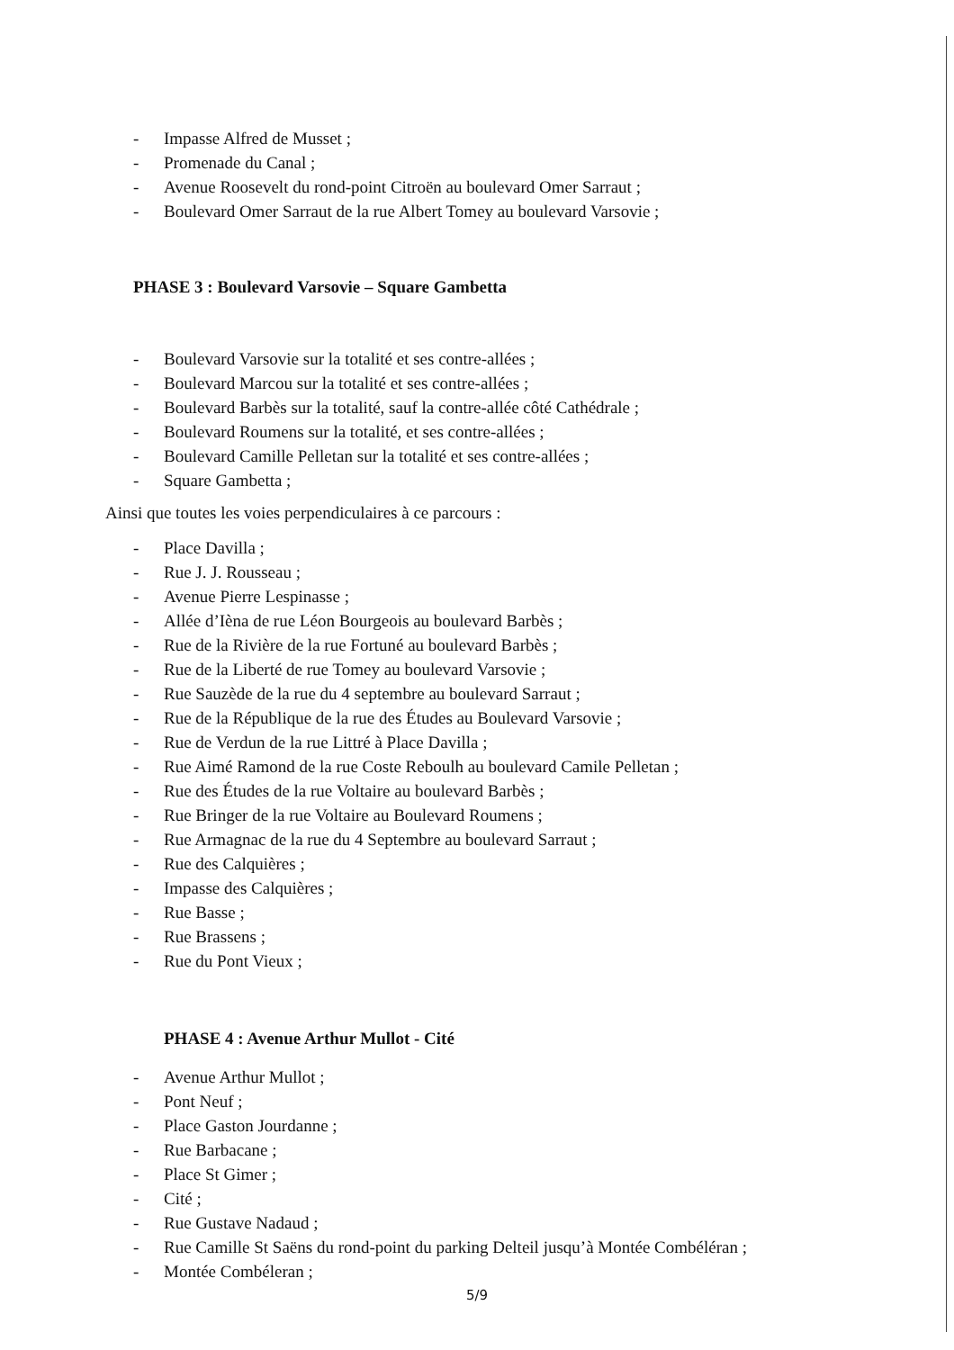- Impasse Alfred de Musset ;
- Promenade du Canal ;
- Avenue Roosevelt du rond-point Citroën au boulevard Omer Sarraut ;
- Boulevard Omer Sarraut de la rue Albert Tomey au boulevard Varsovie ;
PHASE 3 : Boulevard Varsovie – Square Gambetta
- Boulevard Varsovie sur la totalité et ses contre-allées ;
- Boulevard Marcou sur la totalité et ses contre-allées ;
- Boulevard Barbès sur la totalité, sauf la contre-allée côté Cathédrale ;
- Boulevard Roumens sur la totalité, et ses contre-allées ;
- Boulevard Camille Pelletan sur la totalité et ses contre-allées ;
- Square Gambetta ;
Ainsi que toutes les voies perpendiculaires à ce parcours :
- Place Davilla ;
- Rue J. J. Rousseau ;
- Avenue Pierre Lespinasse ;
- Allée d’Ièna de rue Léon Bourgeois au boulevard Barbès ;
- Rue de la Rivière de la rue Fortuné au boulevard Barbès ;
- Rue de la Liberté de rue Tomey au boulevard Varsovie ;
- Rue Sauzède de la rue du 4 septembre au boulevard Sarraut ;
- Rue de la République de la rue des Études au Boulevard Varsovie ;
- Rue de Verdun de la rue Littré à Place Davilla ;
- Rue Aimé Ramond de la rue Coste Reboulh au boulevard Camile Pelletan ;
- Rue des Études de la rue Voltaire au boulevard Barbès ;
- Rue Bringer de la rue Voltaire au Boulevard Roumens ;
- Rue Armagnac de la rue du 4 Septembre au boulevard Sarraut ;
- Rue des Calquières ;
- Impasse des Calquières ;
- Rue Basse ;
- Rue Brassens ;
- Rue du Pont Vieux ;
PHASE 4 : Avenue Arthur Mullot - Cité
- Avenue Arthur Mullot ;
- Pont Neuf ;
- Place Gaston Jourdanne ;
- Rue Barbacane ;
- Place St Gimer ;
- Cité ;
- Rue Gustave Nadaud ;
- Rue Camille St Saëns du rond-point du parking Delteil jusqu’à Montée Combéléran ;
- Montée Combéleran ;
5/9